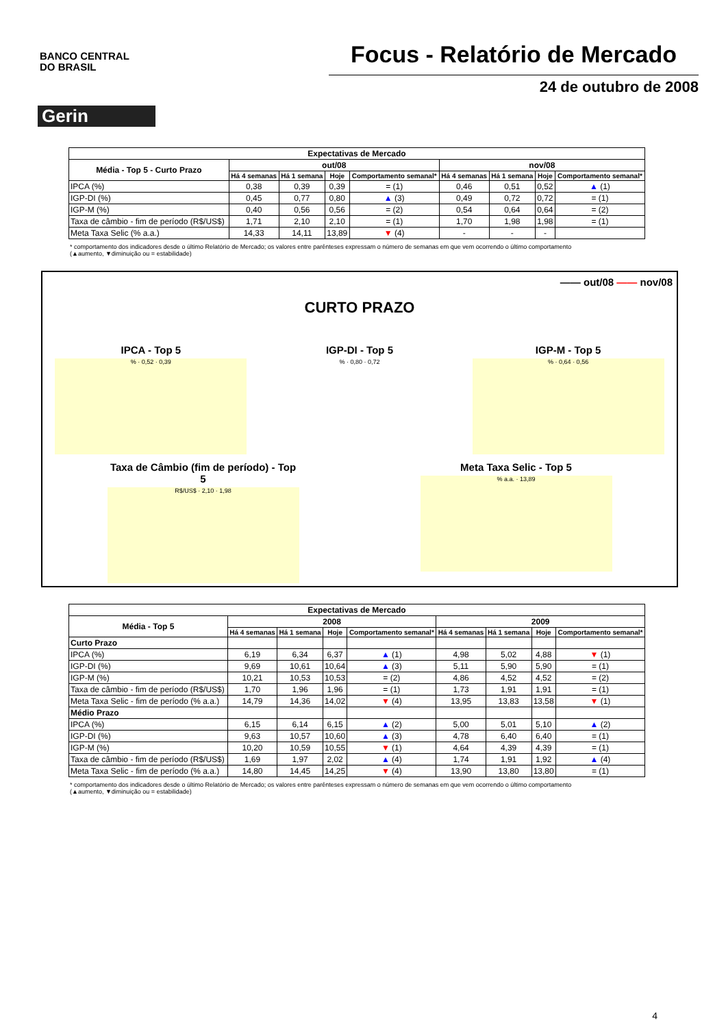BANCO CENTRAL
DO BRASIL
Focus - Relatório de Mercado
24 de outubro de 2008
Gerin
| Expectativas de Mercado | | | | | | | | |
| --- | --- | --- | --- | --- | --- | --- | --- | --- |
| Média - Top 5 - Curto Prazo | out/08 | | | | nov/08 | | | |
| | Há 4 semanas | Há 1 semana | Hoje | Comportamento semanal* | Há 4 semanas | Há 1 semana | Hoje | Comportamento semanal* |
| IPCA (%) | 0,38 | 0,39 | 0,39 | = (1) | 0,46 | 0,51 | 0,52 | ▲ (1) |
| IGP-DI (%) | 0,45 | 0,77 | 0,80 | ▲ (3) | 0,49 | 0,72 | 0,72 | = (1) |
| IGP-M (%) | 0,40 | 0,56 | 0,56 | = (2) | 0,54 | 0,64 | 0,64 | = (2) |
| Taxa de câmbio - fim de período (R$/US$) | 1,71 | 2,10 | 2,10 | = (1) | 1,70 | 1,98 | 1,98 | = (1) |
| Meta Taxa Selic (% a.a.) | 14,33 | 14,11 | 13,89 | ▼ (4) | - | - | - | |
* comportamento dos indicadores desde o último Relatório de Mercado; os valores entre parênteses expressam o número de semanas em que vem ocorrendo o último comportamento
(▲aumento, ▼diminuição ou = estabilidade)
—— out/08 —— nov/08
CURTO PRAZO
IPCA - Top 5
% · 0,52 · 0,39
IGP-DI - Top 5
% · 0,80 · 0,72
IGP-M - Top 5
% · 0,64 · 0,56
Taxa de Câmbio (fim de período) - Top 5
R$/US$ · 2,10 · 1,98
Meta Taxa Selic - Top 5
% a.a. · 13,89
| Expectativas de Mercado | | | | | | | | |
| --- | --- | --- | --- | --- | --- | --- | --- | --- |
| Média - Top 5 | 2008 | | | | 2009 | | | |
| | Há 4 semanas | Há 1 semana | Hoje | Comportamento semanal* | Há 4 semanas | Há 1 semana | Hoje | Comportamento semanal* |
| Curto Prazo | | | | | | | | |
| IPCA (%) | 6,19 | 6,34 | 6,37 | ▲ (1) | 4,98 | 5,02 | 4,88 | ▼ (1) |
| IGP-DI (%) | 9,69 | 10,61 | 10,64 | ▲ (3) | 5,11 | 5,90 | 5,90 | = (1) |
| IGP-M (%) | 10,21 | 10,53 | 10,53 | = (2) | 4,86 | 4,52 | 4,52 | = (2) |
| Taxa de câmbio - fim de período (R$/US$) | 1,70 | 1,96 | 1,96 | = (1) | 1,73 | 1,91 | 1,91 | = (1) |
| Meta Taxa Selic - fim de período (% a.a.) | 14,79 | 14,36 | 14,02 | ▼ (4) | 13,95 | 13,83 | 13,58 | ▼ (1) |
| Médio Prazo | | | | | | | | |
| IPCA (%) | 6,15 | 6,14 | 6,15 | ▲ (2) | 5,00 | 5,01 | 5,10 | ▲ (2) |
| IGP-DI (%) | 9,63 | 10,57 | 10,60 | ▲ (3) | 4,78 | 6,40 | 6,40 | = (1) |
| IGP-M (%) | 10,20 | 10,59 | 10,55 | ▼ (1) | 4,64 | 4,39 | 4,39 | = (1) |
| Taxa de câmbio - fim de período (R$/US$) | 1,69 | 1,97 | 2,02 | ▲ (4) | 1,74 | 1,91 | 1,92 | ▲ (4) |
| Meta Taxa Selic - fim de período (% a.a.) | 14,80 | 14,45 | 14,25 | ▼ (4) | 13,90 | 13,80 | 13,80 | = (1) |
* comportamento dos indicadores desde o último Relatório de Mercado; os valores entre parênteses expressam o número de semanas em que vem ocorrendo o último comportamento
(▲aumento, ▼diminuição ou = estabilidade)
4